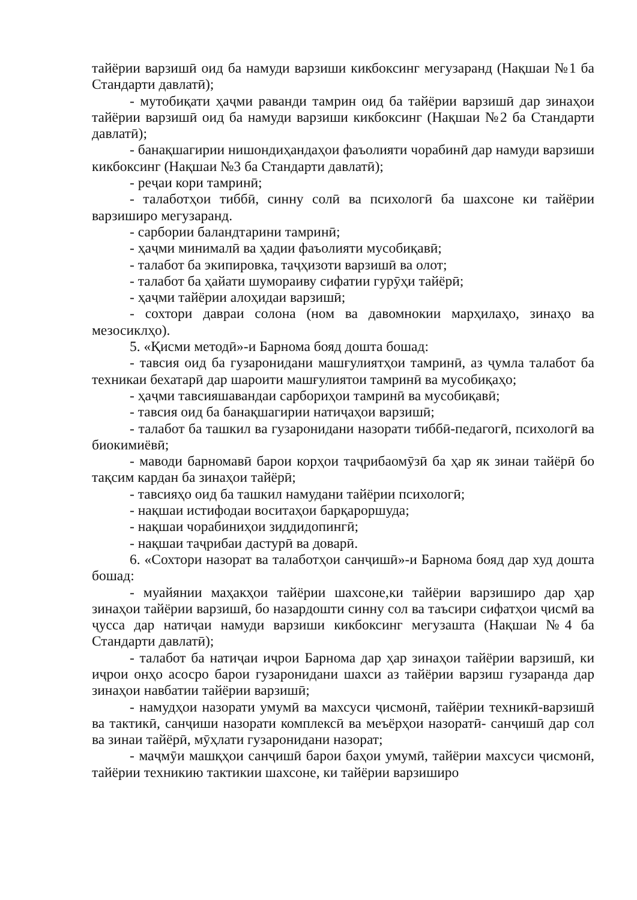тайёрии варзишӣ оид ба намуди варзиши кикбоксинг мегузаранд (Нақшаи №1 ба Стандарти давлатӣ);
- мутобиқати ҳаҷми раванди тамрин оид ба тайёрии варзишӣ дар зинаҳои тайёрии варзишӣ оид ба намуди варзиши кикбоксинг (Нақшаи №2 ба Стандарти давлатӣ);
- банақшагирии нишондиҳандаҳои фаъолияти чорабинӣ дар намуди варзиши кикбоксинг (Нақшаи №3 ба Стандарти давлатӣ);
- реҷаи кори тамринӣ;
- талаботҳои тиббӣ, синну солӣ ва психологӣ ба шахсоне ки тайёрии варзиширо мегузаранд.
- сарбории баландтарини тамринӣ;
- ҳаҷми минималӣ ва ҳадии фаъолияти мусобиқавӣ;
- талабот ба экипировка, таҷҳизоти варзишӣ ва олот;
- талабот ба ҳайати шумораиву сифатии гурӯҳи тайёрӣ;
- ҳаҷми тайёрии алоҳидаи варзишӣ;
- сохтори давраи солона (ном ва давомнокии марҳилаҳо, зинаҳо ва мезосиклҳо).
5. «Қисми методӣ»-и Барнома бояд дошта бошад:
- тавсия оид ба гузаронидани машғулиятҳои тамринӣ, аз ҷумла талабот ба техникаи бехатарӣ дар шароити машғулиятои тамринӣ ва мусобиқаҳо;
- ҳаҷми тавсияшавандаи сарбориҳои тамринӣ ва мусобиқавӣ;
- тавсия оид ба банақшагирии натиҷаҳои варзишӣ;
- талабот ба ташкил ва гузаронидани назорати тиббӣ-педагогӣ, психологӣ ва биокимиёвӣ;
- маводи барномавӣ барои корҳои таҷрибаомӯзӣ ба ҳар як зинаи тайёрӣ бо тақсим кардан ба зинаҳои тайёрӣ;
- тавсияҳо оид ба ташкил намудани тайёрии психологӣ;
- нақшаи истифодаи воситаҳои барқароршуда;
- нақшаи чорабиниҳои зиддидопингӣ;
- нақшаи таҷрибаи дастурӣ ва доварӣ.
6. «Сохтори назорат ва талаботҳои санҷишӣ»-и Барнома бояд дар худ дошта бошад:
- муайянии маҳакҳои тайёрии шахсоне,ки тайёрии варзиширо дар ҳар зинаҳои тайёрии варзишӣ, бо назардошти синну сол ва таъсири сифатҳои ҷисмӣ ва ҷусса дар натиҷаи намуди варзиши кикбоксинг мегузашта (Нақшаи №4 ба Стандарти давлатӣ);
- талабот ба натиҷаи иҷрои Барнома дар ҳар зинаҳои тайёрии варзишӣ, ки иҷрои онҳо асосро барои гузаронидани шахси аз тайёрии варзиш гузаранда дар зинаҳои навбатии тайёрии варзишӣ;
- намудҳои назорати умумӣ ва махсуси ҷисмонӣ, тайёрии техникӣ-варзишӣ ва тактикӣ, санҷиши назорати комплексӣ ва меъёрҳои назоратӣ- санҷишӣ дар сол ва зинаи тайёрӣ, мӯҳлати гузаронидани назорат;
- маҷмӯи машқҳои санҷишӣ барои баҳои умумӣ, тайёрии махсуси ҷисмонӣ, тайёрии техникию тактикии шахсоне, ки тайёрии варзиширо